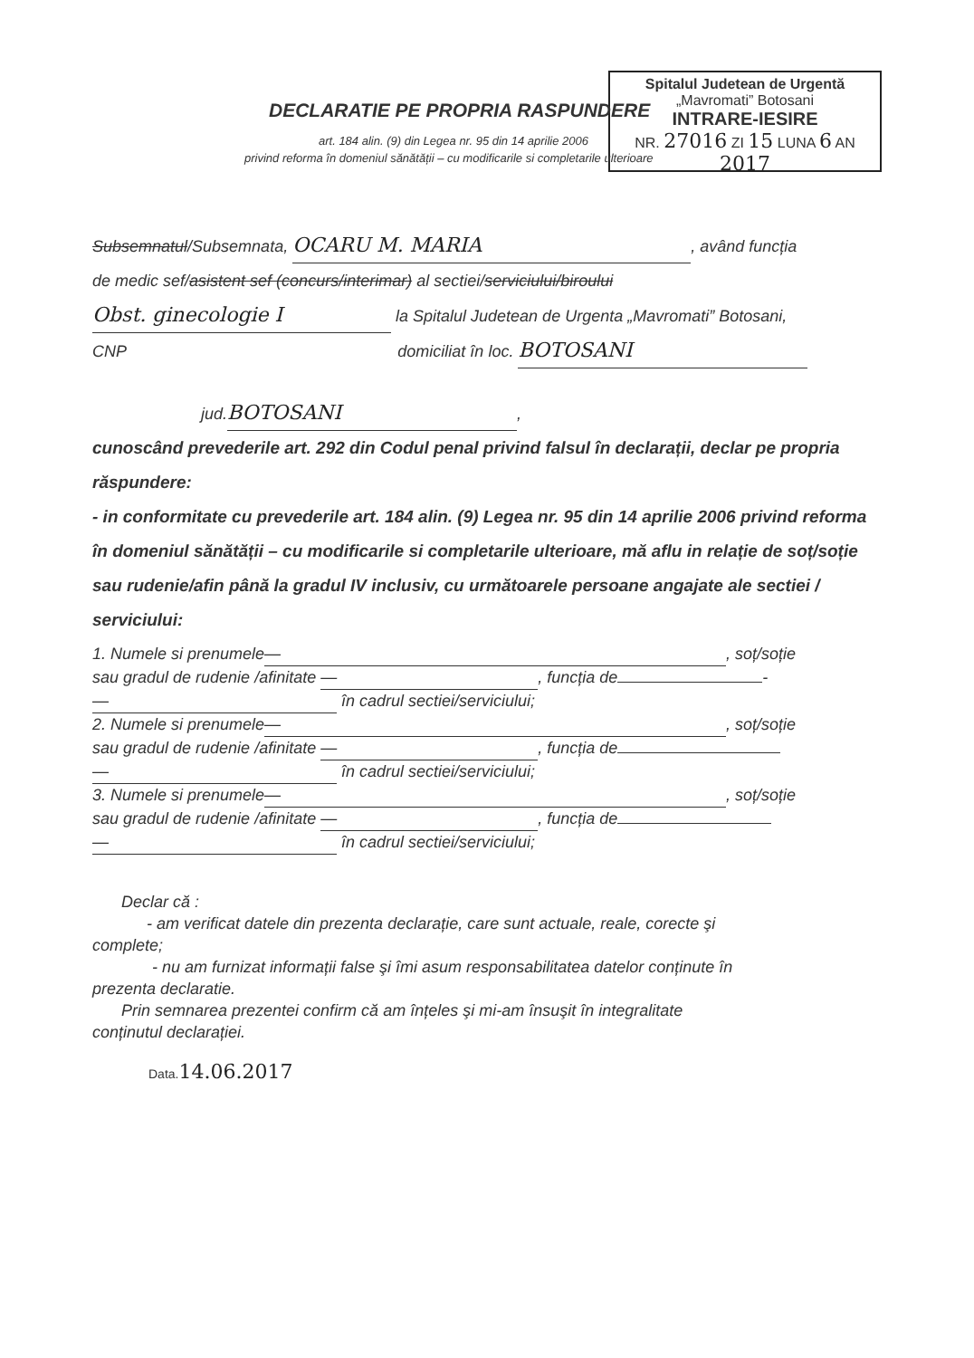Spitalul Judetean de Urgentă
„Mavromati” Botosani
INTRARE-IESIRE
NR. 27016 ZI 15 LUNA 6 AN 2017
DECLARATIE PE PROPRIA RASPUNDERE
art. 184 alin. (9) din Legea nr. 95 din 14 aprilie 2006
privind reforma în domeniul sănătății – cu modificarile si completarile ulterioare
Subsemnatul/Subsemnata, OCARU M. MARIA, având funcția
de medic sef/asistent sef (concurs/interimar) al sectiei/serviciului/biroului
Obst. ginecologie I la Spitalul Judetean de Urgenta „Mavromati” Botosani,
CNP domiciliat în loc. BOTOSANI
jud. BOTOSANI,
cunoscând prevederile art. 292 din Codul penal privind falsul în declarații, declar pe propria răspundere:
- in conformitate cu prevederile art. 184 alin. (9) Legea nr. 95 din 14 aprilie 2006 privind reforma în domeniul sănătății – cu modificarile si completarile ulterioare, mă aflu in relație de soț/soție sau rudenie/afin până la gradul IV inclusiv, cu următoarele persoane angajate ale sectiei / serviciului:
1. Numele si prenumele —, soț/soție
sau gradul de rudenie /afinitate —, funcția de -
— în cadrul sectiei/serviciului;
2. Numele si prenumele —, soț/soție
sau gradul de rudenie /afinitate —, funcția de
— în cadrul sectiei/serviciului;
3. Numele si prenumele —, soț/soție
sau gradul de rudenie /afinitate —, funcția de
— în cadrul sectiei/serviciului;
Declar că :
- am verificat datele din prezenta declarație, care sunt actuale, reale, corecte şi
complete;
- nu am furnizat informații false şi îmi asum responsabilitatea datelor conținute în
prezenta declaratie.
Prin semnarea prezentei confirm că am înțeles şi mi-am însuşit în integralitate
conținutul declarației.
Data.14.06.2017